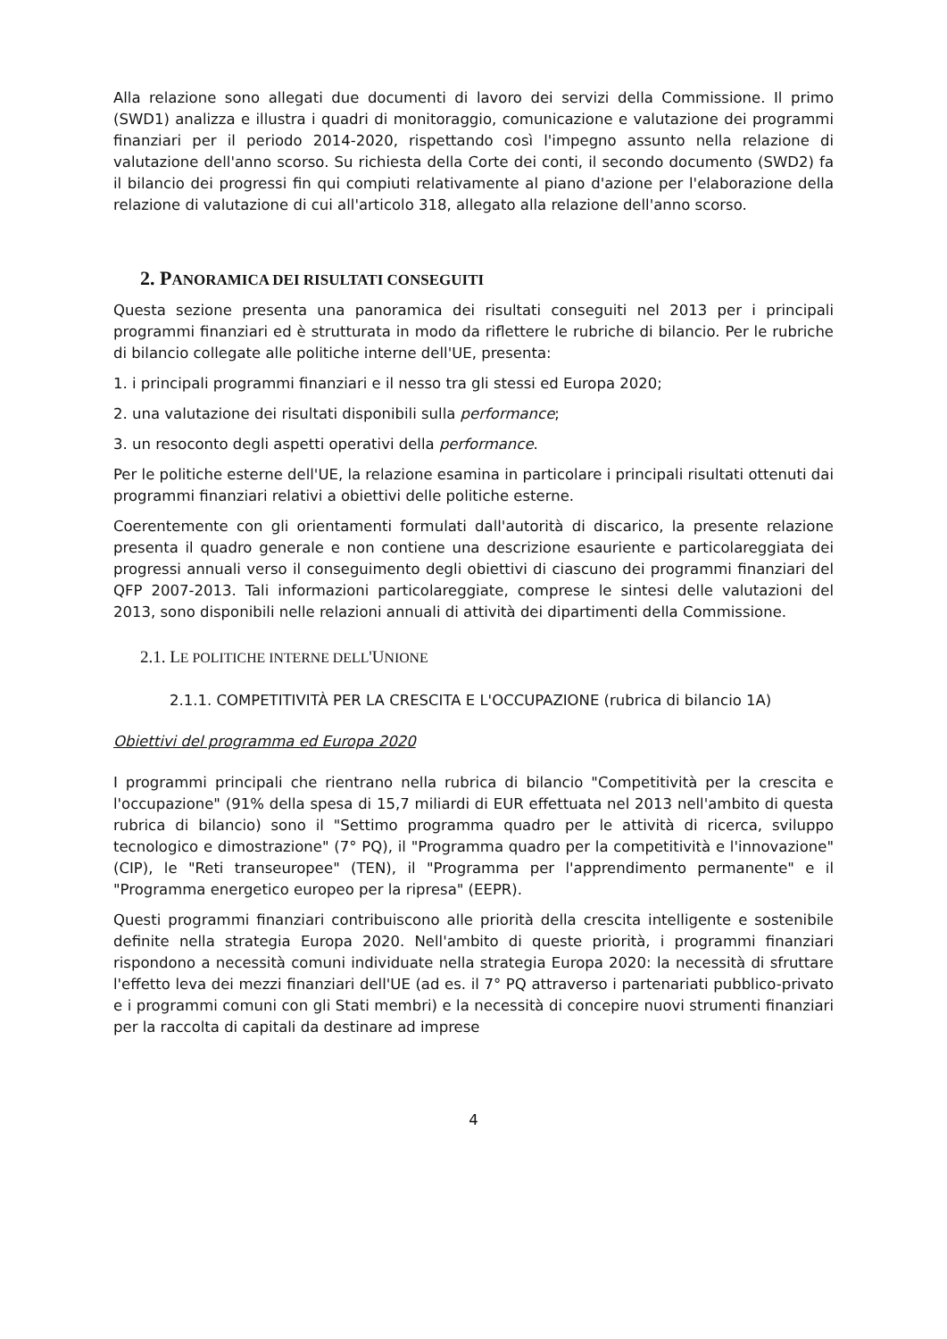Alla relazione sono allegati due documenti di lavoro dei servizi della Commissione. Il primo (SWD1) analizza e illustra i quadri di monitoraggio, comunicazione e valutazione dei programmi finanziari per il periodo 2014-2020, rispettando così l'impegno assunto nella relazione di valutazione dell'anno scorso. Su richiesta della Corte dei conti, il secondo documento (SWD2) fa il bilancio dei progressi fin qui compiuti relativamente al piano d'azione per l'elaborazione della relazione di valutazione di cui all'articolo 318, allegato alla relazione dell'anno scorso.
2. PANORAMICA DEI RISULTATI CONSEGUITI
Questa sezione presenta una panoramica dei risultati conseguiti nel 2013 per i principali programmi finanziari ed è strutturata in modo da riflettere le rubriche di bilancio. Per le rubriche di bilancio collegate alle politiche interne dell'UE, presenta:
1. i principali programmi finanziari e il nesso tra gli stessi ed Europa 2020;
2. una valutazione dei risultati disponibili sulla performance;
3. un resoconto degli aspetti operativi della performance.
Per le politiche esterne dell'UE, la relazione esamina in particolare i principali risultati ottenuti dai programmi finanziari relativi a obiettivi delle politiche esterne.
Coerentemente con gli orientamenti formulati dall'autorità di discarico, la presente relazione presenta il quadro generale e non contiene una descrizione esauriente e particolareggiata dei progressi annuali verso il conseguimento degli obiettivi di ciascuno dei programmi finanziari del QFP 2007-2013. Tali informazioni particolareggiate, comprese le sintesi delle valutazioni del 2013, sono disponibili nelle relazioni annuali di attività dei dipartimenti della Commissione.
2.1. LE POLITICHE INTERNE DELL'UNIONE
2.1.1. COMPETITIVITÀ PER LA CRESCITA E L'OCCUPAZIONE (rubrica di bilancio 1A)
Obiettivi del programma ed Europa 2020
I programmi principali che rientrano nella rubrica di bilancio "Competitività per la crescita e l'occupazione" (91% della spesa di 15,7 miliardi di EUR effettuata nel 2013 nell'ambito di questa rubrica di bilancio) sono il "Settimo programma quadro per le attività di ricerca, sviluppo tecnologico e dimostrazione" (7° PQ), il "Programma quadro per la competitività e l'innovazione" (CIP), le "Reti transeuropee" (TEN), il "Programma per l'apprendimento permanente" e il "Programma energetico europeo per la ripresa" (EEPR).
Questi programmi finanziari contribuiscono alle priorità della crescita intelligente e sostenibile definite nella strategia Europa 2020. Nell'ambito di queste priorità, i programmi finanziari rispondono a necessità comuni individuate nella strategia Europa 2020: la necessità di sfruttare l'effetto leva dei mezzi finanziari dell'UE (ad es. il 7° PQ attraverso i partenariati pubblico-privato e i programmi comuni con gli Stati membri) e la necessità di concepire nuovi strumenti finanziari per la raccolta di capitali da destinare ad imprese
4